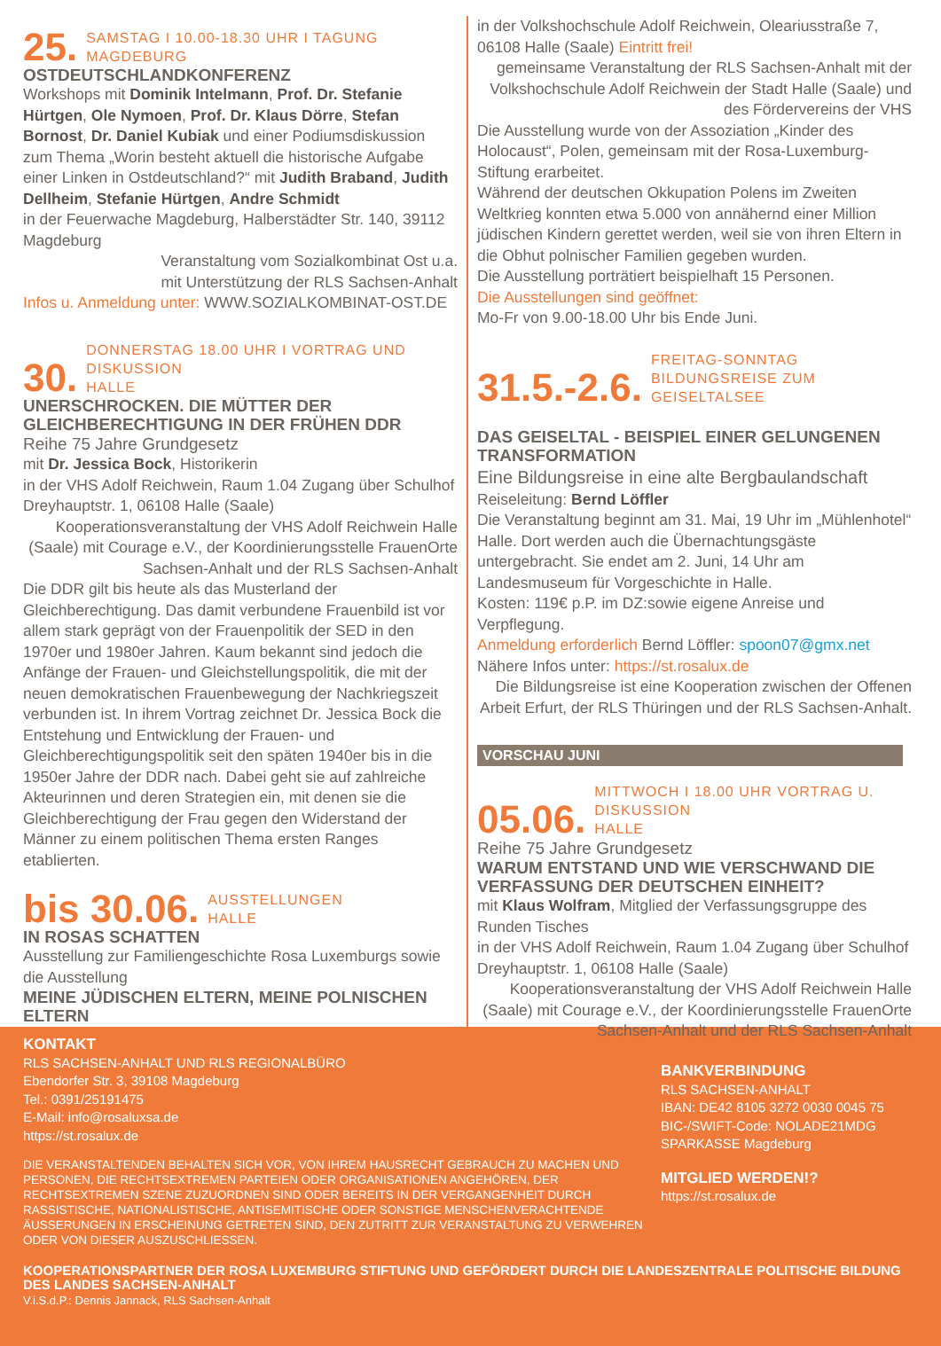25.
SAMSTAG I 10.00-18.30 UHR I TAGUNG
MAGDEBURG
OSTDEUTSCHLANDKONFERENZ
Workshops mit Dominik Intelmann, Prof. Dr. Stefanie Hürtgen, Ole Nymoen, Prof. Dr. Klaus Dörre, Stefan Bornost, Dr. Daniel Kubiak und einer Podiumsdiskussion zum Thema „Worin besteht aktuell die historische Aufgabe einer Linken in Ostdeutschland?“ mit Judith Braband, Judith Dellheim, Stefanie Hürtgen, Andre Schmidt
in der Feuerwache Magdeburg, Halberstädter Str. 140, 39112 Magdeburg
Veranstaltung vom Sozialkombinat Ost u.a.
mit Unterstützung der RLS Sachsen-Anhalt
Infos u. Anmeldung unter: WWW.SOZIALKOMBINAT-OST.DE
30.
DONNERSTAG 18.00 UHR I VORTRAG UND DISKUSSION
HALLE
UNERSCHROCKEN. DIE MÜTTER DER GLEICHBERECHTIGUNG IN DER FRÜHEN DDR
Reihe 75 Jahre Grundgesetz
mit Dr. Jessica Bock, Historikerin
in der VHS Adolf Reichwein, Raum 1.04 Zugang über Schulhof Dreyhauptstr. 1, 06108 Halle (Saale)
Kooperationsveranstaltung der VHS Adolf Reichwein Halle (Saale) mit Courage e.V., der Koordinierungsstelle FrauenOrte Sachsen-Anhalt und der RLS Sachsen-Anhalt
Die DDR gilt bis heute als das Musterland der Gleichberechtigung. Das damit verbundene Frauenbild ist vor allem stark geprägt von der Frauenpolitik der SED in den 1970er und 1980er Jahren. Kaum bekannt sind jedoch die Anfänge der Frauen- und Gleichstellungspolitik, die mit der neuen demokratischen Frauenbewegung der Nachkriegszeit verbunden ist. In ihrem Vortrag zeichnet Dr. Jessica Bock die Entstehung und Entwicklung der Frauen- und Gleichberechtigungspolitik seit den späten 1940er bis in die 1950er Jahre der DDR nach. Dabei geht sie auf zahlreiche Akteurinnen und deren Strategien ein, mit denen sie die Gleichberechtigung der Frau gegen den Widerstand der Männer zu einem politischen Thema ersten Ranges etablierten.
bis 30.06.
AUSSTELLUNGEN
HALLE
IN ROSAS SCHATTEN
Ausstellung zur Familiengeschichte Rosa Luxemburgs sowie die Ausstellung
MEINE JÜDISCHEN ELTERN, MEINE POLNISCHEN ELTERN
in der Volkshochschule Adolf Reichwein, Oleariusstraße 7, 06108 Halle (Saale) Eintritt frei!
gemeinsame Veranstaltung der RLS Sachsen-Anhalt mit der Volkshochschule Adolf Reichwein der Stadt Halle (Saale) und des Fördervereins der VHS
Die Ausstellung wurde von der Assoziation „Kinder des Holocaust“, Polen, gemeinsam mit der Rosa-Luxemburg-Stiftung erarbeitet.
Während der deutschen Okkupation Polens im Zweiten Weltkrieg konnten etwa 5.000 von annähernd einer Million jüdischen Kindern gerettet werden, weil sie von ihren Eltern in die Obhut polnischer Familien gegeben wurden.
Die Ausstellung porträtiert beispielhaft 15 Personen.
Die Ausstellungen sind geöffnet:
Mo-Fr von 9.00-18.00 Uhr bis Ende Juni.
31.5.-2.6.
FREITAG-SONNTAG
BILDUNGSREISE ZUM GEISELTALSEE
DAS GEISELTAL - BEISPIEL EINER GELUNGENEN TRANSFORMATION
Eine Bildungsreise in eine alte Bergbaulandschaft
Reiseleitung: Bernd Löffler
Die Veranstaltung beginnt am 31. Mai, 19 Uhr im „Mühlenhotel“ Halle. Dort werden auch die Übernachtungsgäste untergebracht. Sie endet am 2. Juni, 14 Uhr am Landesmuseum für Vorgeschichte in Halle.
Kosten: 119€ p.P. im DZ:sowie eigene Anreise und Verpflegung.
Anmeldung erforderlich Bernd Löffler: spoon07@gmx.net
Nähere Infos unter: https://st.rosalux.de
Die Bildungsreise ist eine Kooperation zwischen der Offenen Arbeit Erfurt, der RLS Thüringen und der RLS Sachsen-Anhalt.
VORSCHAU JUNI
05.06.
MITTWOCH I 18.00 UHR VORTRAG U. DISKUSSION
HALLE
Reihe 75 Jahre Grundgesetz
WARUM ENTSTAND UND WIE VERSCHWAND DIE VERFASSUNG DER DEUTSCHEN EINHEIT?
mit Klaus Wolfram, Mitglied der Verfassungsgruppe des Runden Tisches
in der VHS Adolf Reichwein, Raum 1.04 Zugang über Schulhof Dreyhauptstr. 1, 06108 Halle (Saale)
Kooperationsveranstaltung der VHS Adolf Reichwein Halle (Saale) mit Courage e.V., der Koordinierungsstelle FrauenOrte Sachsen-Anhalt und der RLS Sachsen-Anhalt
KONTAKT
RLS SACHSEN-ANHALT UND RLS REGIONALBÜRO
Ebendorfer Str. 3, 39108 Magdeburg
Tel.: 0391/25191475
E-Mail: info@rosaluxsa.de
https://st.rosalux.de
DIE VERANSTALTENDEN BEHALTEN SICH VOR, VON IHREM HAUSRECHT GEBRAUCH ZU MACHEN UND PERSONEN, DIE RECHTSEXTREMEN PARTEIEN ODER ORGANISATIONEN ANGEHÖREN, DER RECHTSEXTREMEN SZENE ZUZUORDNEN SIND ODER BEREITS IN DER VERGANGENHEIT DURCH RASSISTISCHE, NATIONALISTISCHE, ANTISEMITISCHE ODER SONSTIGE MENSCHENVERACHTENDE ÄUSSERUNGEN IN ERSCHEINUNG GETRETEN SIND, DEN ZUTRITT ZUR VERANSTALTUNG ZU VERWEHREN ODER VON DIESER AUSZUSCHLIESSEN.
BANKVERBINDUNG
RLS SACHSEN-ANHALT
IBAN: DE42 8105 3272 0030 0045 75
BIC-/SWIFT-Code: NOLADE21MDG
SPARKASSE Magdeburg
MITGLIED WERDEN!?
https://st.rosalux.de
KOOPERATIONSPARTNER DER ROSA LUXEMBURG STIFTUNG UND GEFÖRDERT DURCH DIE LANDESZENTRALE POLITISCHE BILDUNG DES LANDES SACHSEN-ANHALT
V.i.S.d.P.: Dennis Jannack, RLS Sachsen-Anhalt